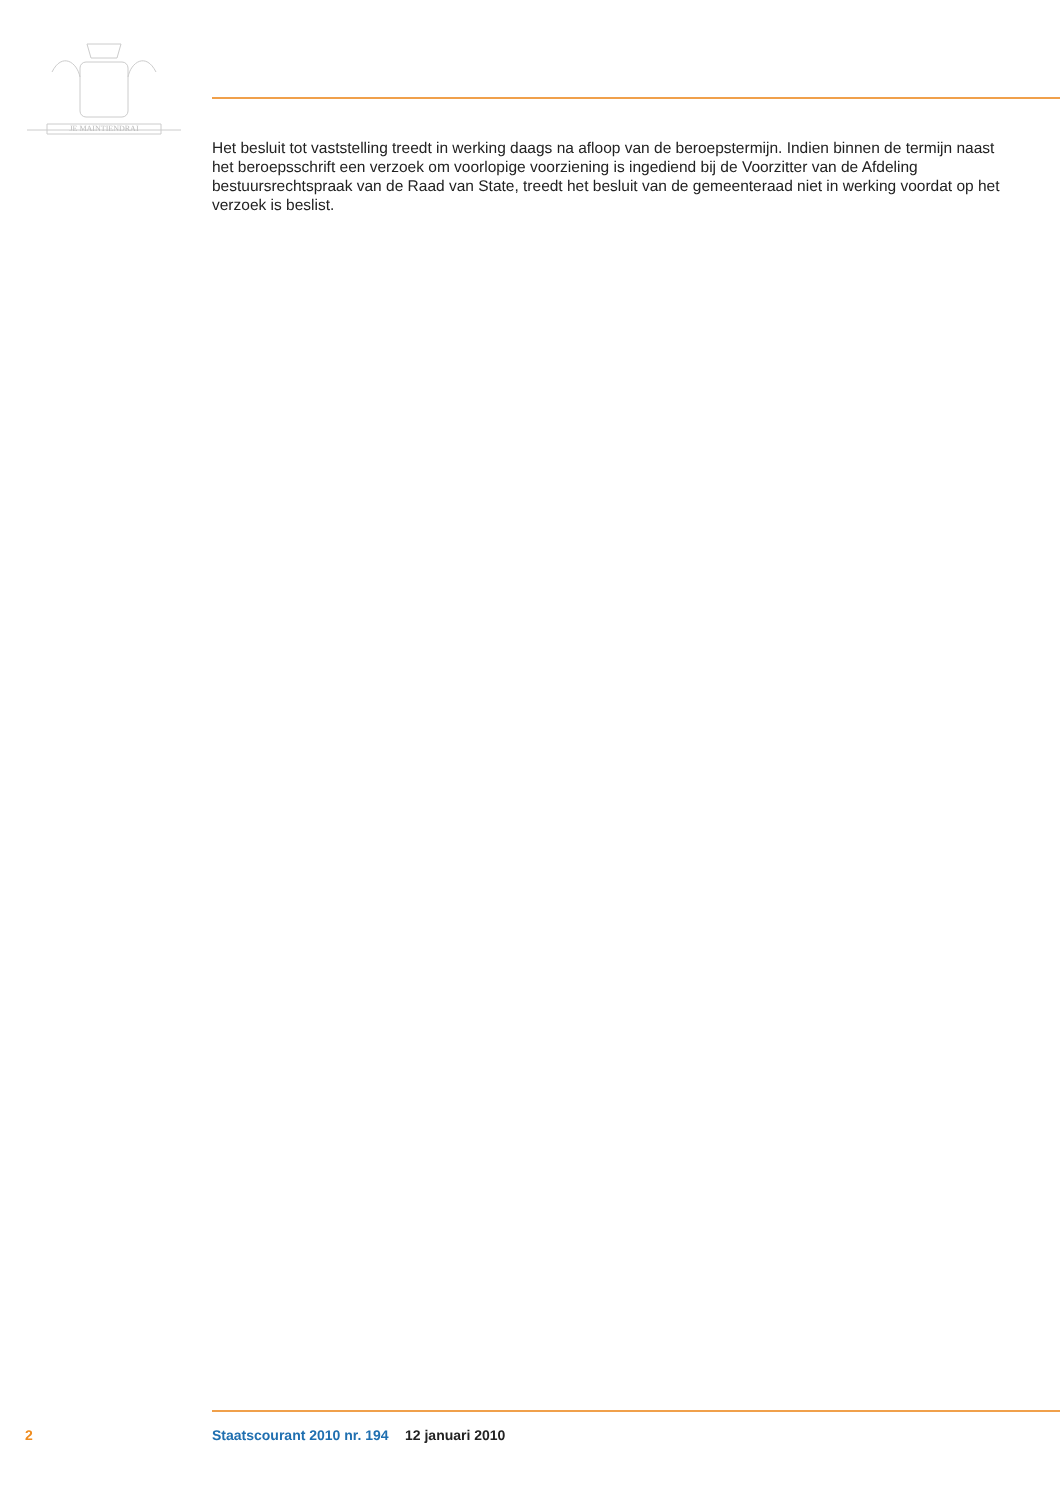JE MAINTIENDRAI
Het besluit tot vaststelling treedt in werking daags na afloop van de beroepstermijn. Indien binnen de termijn naast het beroepsschrift een verzoek om voorlopige voorziening is ingediend bij de Voorzitter van de Afdeling bestuursrechtspraak van de Raad van State, treedt het besluit van de gemeenteraad niet in werking voordat op het verzoek is beslist.
2 Staatscourant 2010 nr. 194 12 januari 2010